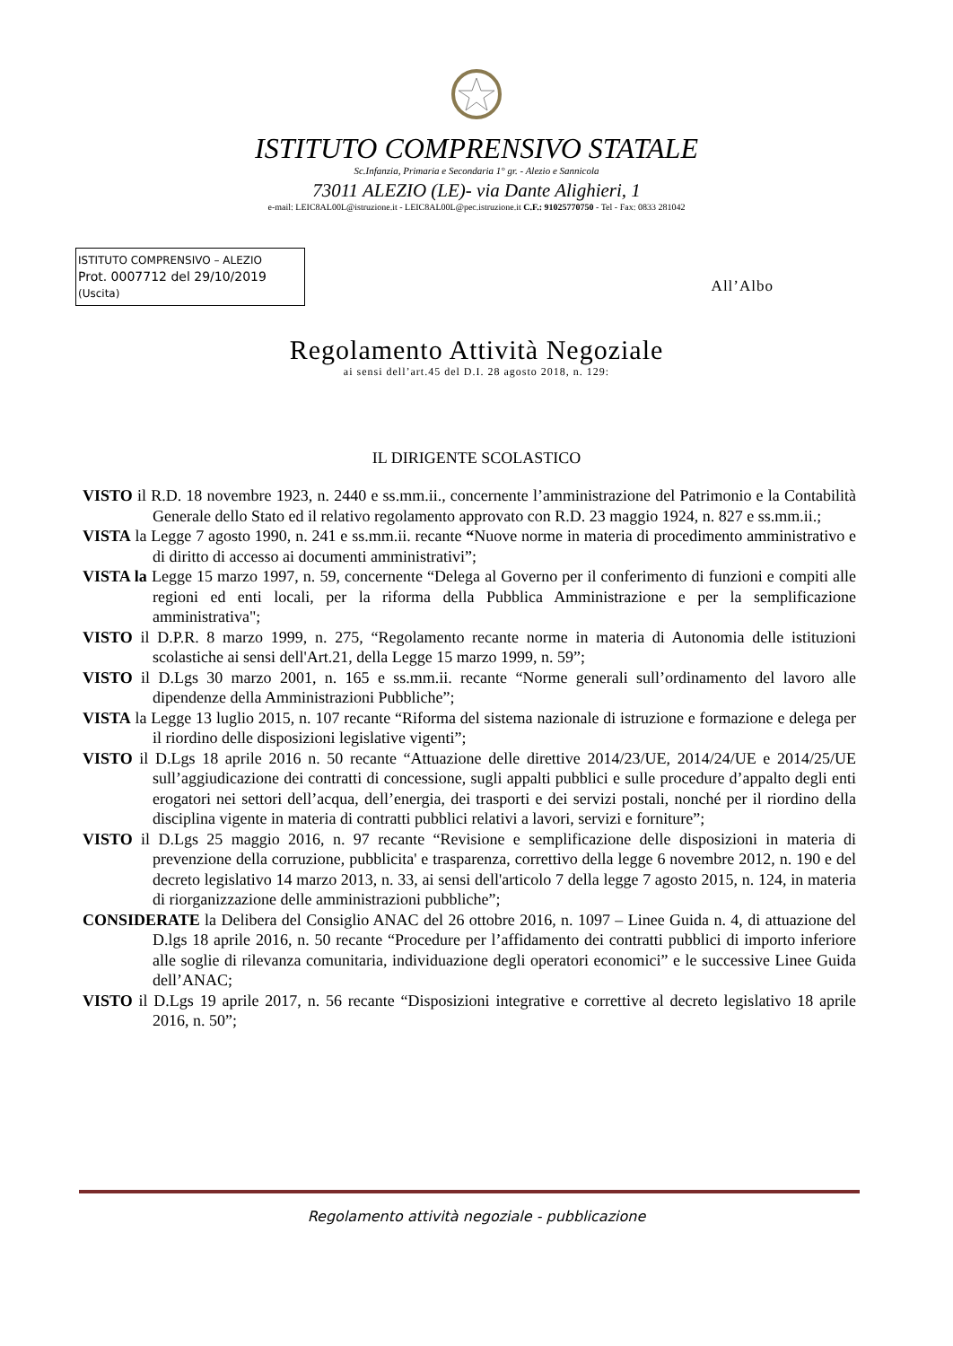ISTITUTO COMPRENSIVO STATALE
Sc.Infanzia, Primaria e Secondaria 1° gr. - Alezio e Sannicola
73011 ALEZIO (LE)- via Dante Alighieri, 1
e-mail: LEIC8AL00L@istruzione.it - LEIC8AL00L@pec.istruzione.it C.F.: 91025770750 - Tel - Fax: 0833 281042
ISTITUTO COMPRENSIVO – ALEZIO
Prot. 0007712 del 29/10/2019
(Uscita)
All’Albo
Regolamento Attività Negoziale
ai sensi dell’art.45 del D.I. 28 agosto 2018, n. 129:
IL DIRIGENTE SCOLASTICO
VISTO il R.D. 18 novembre 1923, n. 2440 e ss.mm.ii., concernente l’amministrazione del Patrimonio e la Contabilità Generale dello Stato ed il relativo regolamento approvato con R.D. 23 maggio 1924, n. 827 e ss.mm.ii.;
VISTA la Legge 7 agosto 1990, n. 241 e ss.mm.ii. recante “Nuove norme in materia di procedimento amministrativo e di diritto di accesso ai documenti amministrativi”;
VISTA la Legge 15 marzo 1997, n. 59, concernente “Delega al Governo per il conferimento di funzioni e compiti alle regioni ed enti locali, per la riforma della Pubblica Amministrazione e per la semplificazione amministrativa";
VISTO il D.P.R. 8 marzo 1999, n. 275, “Regolamento recante norme in materia di Autonomia delle istituzioni scolastiche ai sensi dell'Art.21, della Legge 15 marzo 1999, n. 59”;
VISTO il D.Lgs 30 marzo 2001, n. 165 e ss.mm.ii. recante “Norme generali sull’ordinamento del lavoro alle dipendenze della Amministrazioni Pubbliche”;
VISTA la Legge 13 luglio 2015, n. 107 recante “Riforma del sistema nazionale di istruzione e formazione e delega per il riordino delle disposizioni legislative vigenti”;
VISTO il D.Lgs 18 aprile 2016 n. 50 recante “Attuazione delle direttive 2014/23/UE, 2014/24/UE e 2014/25/UE sull’aggiudicazione dei contratti di concessione, sugli appalti pubblici e sulle procedure d’appalto degli enti erogatori nei settori dell’acqua, dell’energia, dei trasporti e dei servizi postali, nonché per il riordino della disciplina vigente in materia di contratti pubblici relativi a lavori, servizi e forniture”;
VISTO il D.Lgs 25 maggio 2016, n. 97 recante “Revisione e semplificazione delle disposizioni in materia di prevenzione della corruzione, pubblicita' e trasparenza, correttivo della legge 6 novembre 2012, n. 190 e del decreto legislativo 14 marzo 2013, n. 33, ai sensi dell'articolo 7 della legge 7 agosto 2015, n. 124, in materia di riorganizzazione delle amministrazioni pubbliche”;
CONSIDERATE la Delibera del Consiglio ANAC del 26 ottobre 2016, n. 1097 – Linee Guida n. 4, di attuazione del D.lgs 18 aprile 2016, n. 50 recante “Procedure per l’affidamento dei contratti pubblici di importo inferiore alle soglie di rilevanza comunitaria, individuazione degli operatori economici” e le successive Linee Guida dell’ANAC;
VISTO il D.Lgs 19 aprile 2017, n. 56 recante “Disposizioni integrative e correttive al decreto legislativo 18 aprile 2016, n. 50”;
Regolamento attività negoziale - pubblicazione